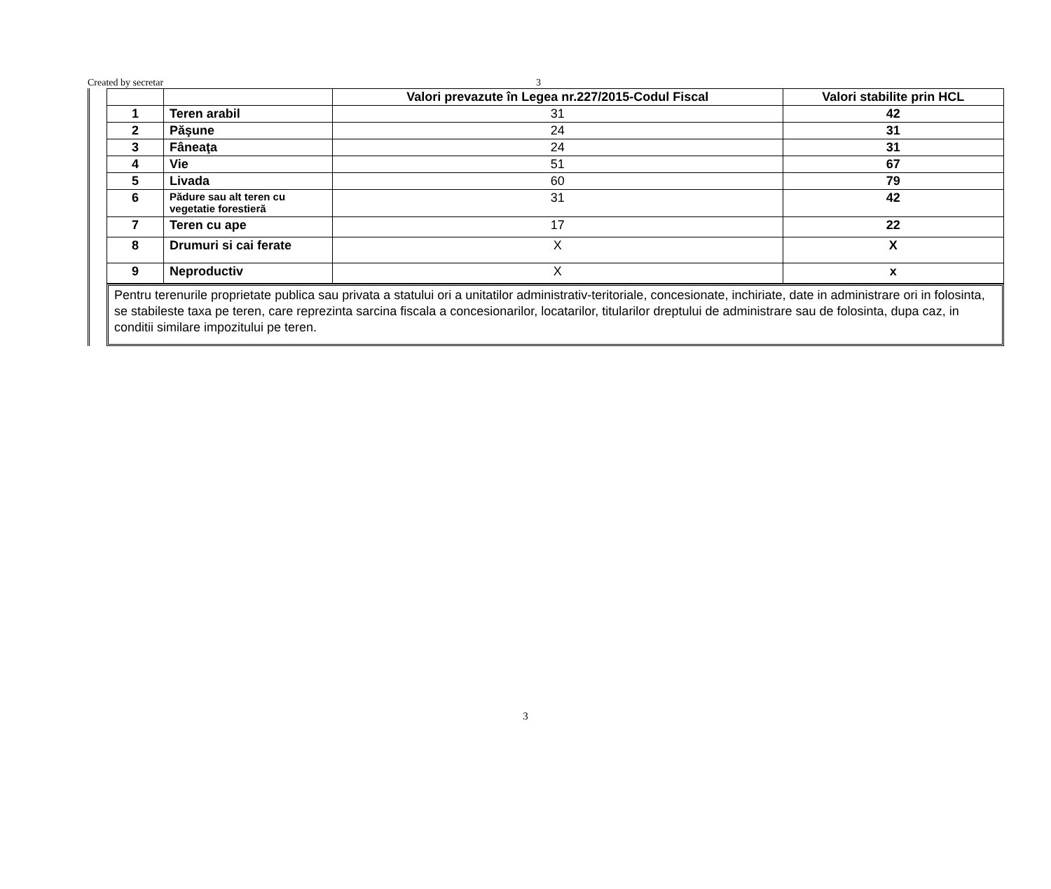Created by secretar 3
| | | Valori prevazute în Legea nr.227/2015-Codul Fiscal | Valori stabilite prin HCL |
| --- | --- | --- | --- |
| 1 | Teren arabil | 31 | 42 |
| 2 | Păşune | 24 | 31 |
| 3 | Fâneaţa | 24 | 31 |
| 4 | Vie | 51 | 67 |
| 5 | Livada | 60 | 79 |
| 6 | Pădure sau alt teren cu vegetatie forestieră | 31 | 42 |
| 7 | Teren cu ape | 17 | 22 |
| 8 | Drumuri si cai ferate | X | X |
| 9 | Neproductiv | X | x |
Pentru terenurile proprietate publica sau privata a statului ori a unitatilor administrativ-teritoriale, concesionate, inchiriate, date in administrare ori in folosinta, se stabileste taxa pe teren, care reprezinta sarcina fiscala a concesionarilor, locatarilor, titularilor dreptului de administrare sau de folosinta, dupa caz, in conditii similare impozitului pe teren.
3